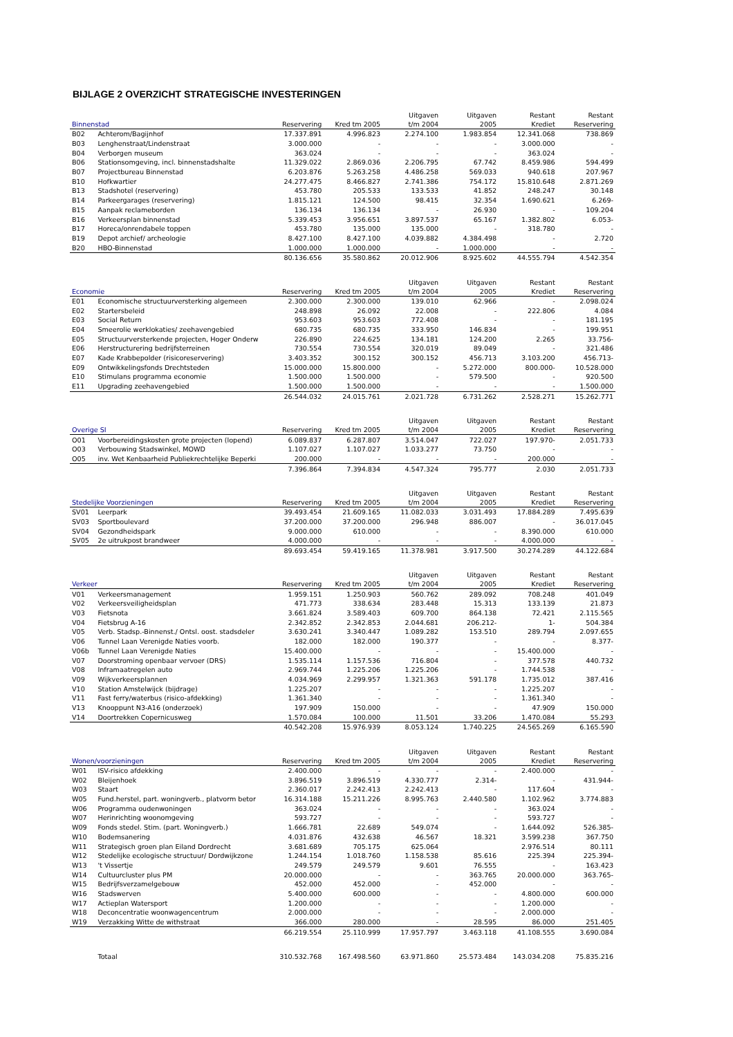BIJLAGE 2 OVERZICHT STRATEGISCHE INVESTERINGEN
| Binnenstad | | Reservering | Kred tm 2005 | Uitgaven t/m 2004 | Uitgaven 2005 | Restant Krediet | Restant Reservering |
| --- | --- | --- | --- | --- | --- | --- | --- |
| B02 | Achterom/Bagijnhof | 17.337.891 | 4.996.823 | 2.274.100 | 1.983.854 | 12.341.068 | 738.869 |
| B03 | Lenghenstraat/Lindenstraat | 3.000.000 | - | - | - | 3.000.000 | - |
| B04 | Verborgen museum | 363.024 | - | - | - | 363.024 | - |
| B06 | Stationsomgeving, incl. binnenstadshalte | 11.329.022 | 2.869.036 | 2.206.795 | 67.742 | 8.459.986 | 594.499 |
| B07 | Projectbureau Binnenstad | 6.203.876 | 5.263.258 | 4.486.258 | 569.033 | 940.618 | 207.967 |
| B10 | Hofkwartier | 24.277.475 | 8.466.827 | 2.741.386 | 754.172 | 15.810.648 | 2.871.269 |
| B13 | Stadshotel (reservering) | 453.780 | 205.533 | 133.533 | 41.852 | 248.247 | 30.148 |
| B14 | Parkeergarages (reservering) | 1.815.121 | 124.500 | 98.415 | 32.354 | 1.690.621 | 6.269- |
| B15 | Aanpak reclameborden | 136.134 | 136.134 | - | 26.930 | - | 109.204 |
| B16 | Verkeersplan binnenstad | 5.339.453 | 3.956.651 | 3.897.537 | 65.167 | 1.382.802 | 6.053- |
| B17 | Horeca/onrendabele toppen | 453.780 | 135.000 | 135.000 | - | 318.780 | - |
| B19 | Depot archief/ archeologie | 8.427.100 | 8.427.100 | 4.039.882 | 4.384.498 | - | 2.720 |
| B20 | HBO-Binnenstad | 1.000.000 | 1.000.000 | - | 1.000.000 | - | - |
| | | 80.136.656 | 35.580.862 | 20.012.906 | 8.925.602 | 44.555.794 | 4.542.354 |
| Economie | | Reservering | Kred tm 2005 | Uitgaven t/m 2004 | Uitgaven 2005 | Restant Krediet | Restant Reservering |
| E01 | Economische structuurversterking algemeen | 2.300.000 | 2.300.000 | 139.010 | 62.966 | - | 2.098.024 |
| E02 | Startersbeleid | 248.898 | 26.092 | 22.008 | - | 222.806 | 4.084 |
| E03 | Social Return | 953.603 | 953.603 | 772.408 | - | - | 181.195 |
| E04 | Smeerolie werklokaties/ zeehavengebied | 680.735 | 680.735 | 333.950 | 146.834 | - | 199.951 |
| E05 | Structuurversterkende projecten, Hoger Onderw | 226.890 | 224.625 | 134.181 | 124.200 | 2.265 | 33.756- |
| E06 | Herstructurering bedrijfsterreinen | 730.554 | 730.554 | 320.019 | 89.049 | - | 321.486 |
| E07 | Kade Krabbepolder (risicoreservering) | 3.403.352 | 300.152 | 300.152 | 456.713 | 3.103.200 | 456.713- |
| E09 | Ontwikkelingsfonds Drechtsteden | 15.000.000 | 15.800.000 | - | 5.272.000 | 800.000- | 10.528.000 |
| E10 | Stimulans programma economie | 1.500.000 | 1.500.000 | - | 579.500 | - | 920.500 |
| E11 | Upgrading zeehavengebied | 1.500.000 | 1.500.000 | - | - | - | 1.500.000 |
| | | 26.544.032 | 24.015.761 | 2.021.728 | 6.731.262 | 2.528.271 | 15.262.771 |
| Overige SI | | Reservering | Kred tm 2005 | Uitgaven t/m 2004 | Uitgaven 2005 | Restant Krediet | Restant Reservering |
| O01 | Voorbereidingskosten grote projecten (lopend) | 6.089.837 | 6.287.807 | 3.514.047 | 722.027 | 197.970- | 2.051.733 |
| O03 | Verbouwing Stadswinkel, MOWD | 1.107.027 | 1.107.027 | 1.033.277 | 73.750 | - | - |
| O05 | inv. Wet Kenbaarheid Publiekrechtelijke Beperki | 200.000 | - | - | - | 200.000 | - |
| | | 7.396.864 | 7.394.834 | 4.547.324 | 795.777 | 2.030 | 2.051.733 |
| Stedelijke Voorzieningen | | Reservering | Kred tm 2005 | Uitgaven t/m 2004 | Uitgaven 2005 | Restant Krediet | Restant Reservering |
| SV01 | Leerpark | 39.493.454 | 21.609.165 | 11.082.033 | 3.031.493 | 17.884.289 | 7.495.639 |
| SV03 | Sportboulevard | 37.200.000 | 37.200.000 | 296.948 | 886.007 | - | 36.017.045 |
| SV04 | Gezondheidspark | 9.000.000 | 610.000 | - | - | 8.390.000 | 610.000 |
| SV05 | 2e uitrukpost brandweer | 4.000.000 | - | - | - | 4.000.000 | - |
| | | 89.693.454 | 59.419.165 | 11.378.981 | 3.917.500 | 30.274.289 | 44.122.684 |
| Verkeer | | Reservering | Kred tm 2005 | Uitgaven t/m 2004 | Uitgaven 2005 | Restant Krediet | Restant Reservering |
| V01 | Verkeersmanagement | 1.959.151 | 1.250.903 | 560.762 | 289.092 | 708.248 | 401.049 |
| V02 | Verkeersveiligheidsplan | 471.773 | 338.634 | 283.448 | 15.313 | 133.139 | 21.873 |
| V03 | Fietsnota | 3.661.824 | 3.589.403 | 609.700 | 864.138 | 72.421 | 2.115.565 |
| V04 | Fietsbrug A-16 | 2.342.852 | 2.342.853 | 2.044.681 | 206.212- | 1- | 504.384 |
| V05 | Verb. Stadsp.-Binnenst./ Ontsl. oost. stadsdeler | 3.630.241 | 3.340.447 | 1.089.282 | 153.510 | 289.794 | 2.097.655 |
| V06 | Tunnel Laan Verenigde Naties voorb. | 182.000 | 182.000 | 190.377 | - | - | 8.377- |
| V06b | Tunnel Laan Verenigde Naties | 15.400.000 | - | - | - | 15.400.000 | - |
| V07 | Doorstroming openbaar vervoer (DRS) | 1.535.114 | 1.157.536 | 716.804 | - | 377.578 | 440.732 |
| V08 | Inframaatregelen auto | 2.969.744 | 1.225.206 | 1.225.206 | - | 1.744.538 | - |
| V09 | Wijkverkeersplannen | 4.034.969 | 2.299.957 | 1.321.363 | 591.178 | 1.735.012 | 387.416 |
| V10 | Station Amstelwijck (bijdrage) | 1.225.207 | - | - | - | 1.225.207 | - |
| V11 | Fast ferry/waterbus (risico-afdekking) | 1.361.340 | - | - | - | 1.361.340 | - |
| V13 | Knooppunt N3-A16 (onderzoek) | 197.909 | 150.000 | - | - | 47.909 | 150.000 |
| V14 | Doortrekken Copernicusweg | 1.570.084 | 100.000 | 11.501 | 33.206 | 1.470.084 | 55.293 |
| | | 40.542.208 | 15.976.939 | 8.053.124 | 1.740.225 | 24.565.269 | 6.165.590 |
| Wonen/voorzieningen | | Reservering | Kred tm 2005 | Uitgaven t/m 2004 | Uitgaven 2005 | Restant Krediet | Restant Reservering |
| W01 | ISV-risico afdekking | 2.400.000 | - | - | - | 2.400.000 | - |
| W02 | Bleijenhoek | 3.896.519 | 3.896.519 | 4.330.777 | 2.314- | - | 431.944- |
| W03 | Staart | 2.360.017 | 2.242.413 | 2.242.413 | - | 117.604 | - |
| W05 | Fund.herstel, part. woningverb., platvorm betor | 16.314.188 | 15.211.226 | 8.995.763 | 2.440.580 | 1.102.962 | 3.774.883 |
| W06 | Programma oudenwoningen | 363.024 | - | - | - | 363.024 | - |
| W07 | Herinrichting woonomgeving | 593.727 | - | - | - | 593.727 | - |
| W09 | Fonds stedel. Stim. (part. Woningverb.) | 1.666.781 | 22.689 | 549.074 | - | 1.644.092 | 526.385- |
| W10 | Bodemsanering | 4.031.876 | 432.638 | 46.567 | 18.321 | 3.599.238 | 367.750 |
| W11 | Strategisch groen plan Eiland Dordrecht | 3.681.689 | 705.175 | 625.064 | | 2.976.514 | 80.111 |
| W12 | Stedelijke ecologische structuur/ Dordwijkzone | 1.244.154 | 1.018.760 | 1.158.538 | 85.616 | 225.394 | 225.394- |
| W13 | 't Vissertje | 249.579 | 249.579 | 9.601 | 76.555 | - | 163.423 |
| W14 | Cultuurcluster plus PM | 20.000.000 | - | - | 363.765 | 20.000.000 | 363.765- |
| W15 | Bedrijfsverzamelgebouw | 452.000 | 452.000 | - | 452.000 | - | - |
| W16 | Stadswerven | 5.400.000 | 600.000 | - | - | 4.800.000 | 600.000 |
| W17 | Actieplan Watersport | 1.200.000 | - | - | - | 1.200.000 | - |
| W18 | Deconcentratie woonwagencentrum | 2.000.000 | - | - | - | 2.000.000 | - |
| W19 | Verzakking Witte de withstraat | 366.000 | 280.000 | - | 28.595 | 86.000 | 251.405 |
| | | 66.219.554 | 25.110.999 | 17.957.797 | 3.463.118 | 41.108.555 | 3.690.084 |
| | Totaal | 310.532.768 | 167.498.560 | 63.971.860 | 25.573.484 | 143.034.208 | 75.835.216 |